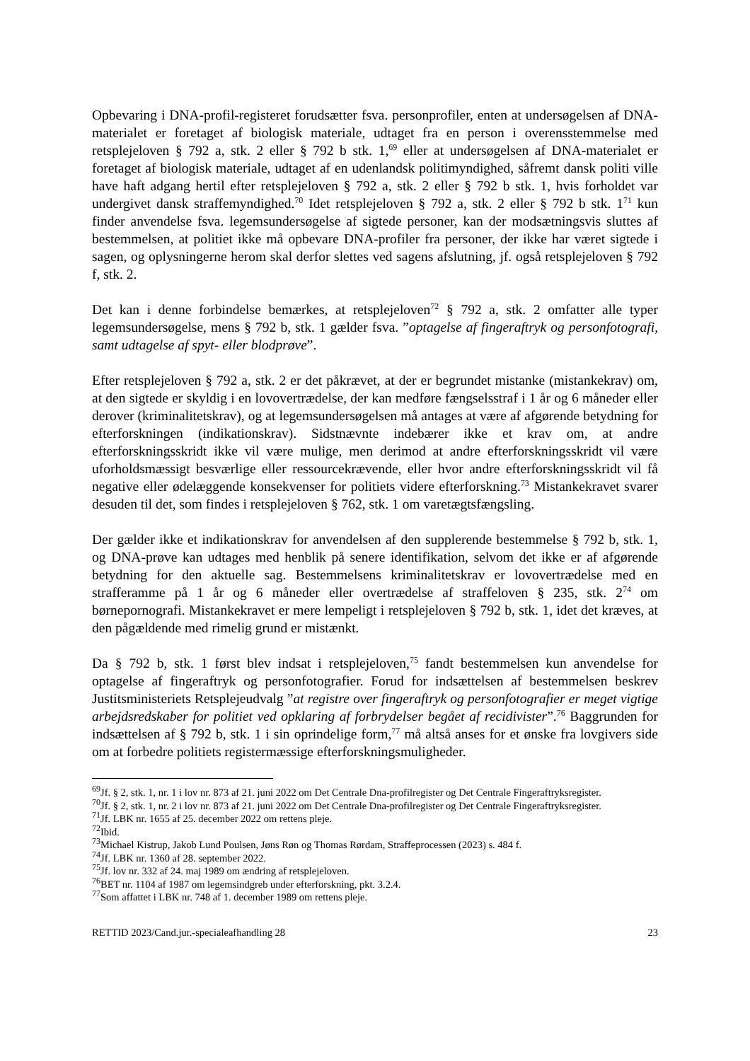Opbevaring i DNA-profil-registeret forudsætter fsva. personprofiler, enten at undersøgelsen af DNA-materialet er foretaget af biologisk materiale, udtaget fra en person i overensstemmelse med retsplejeloven § 792 a, stk. 2 eller § 792 b stk. 1,<sup>69</sup> eller at undersøgelsen af DNA-materialet er foretaget af biologisk materiale, udtaget af en udenlandsk politimyndighed, såfremt dansk politi ville have haft adgang hertil efter retsplejeloven § 792 a, stk. 2 eller § 792 b stk. 1, hvis forholdet var undergivet dansk straffemyndighed.<sup>70</sup> Idet retsplejeloven § 792 a, stk. 2 eller § 792 b stk. 1<sup>71</sup> kun finder anvendelse fsva. legemsundersøgelse af sigtede personer, kan der modsætningsvis sluttes af bestemmelsen, at politiet ikke må opbevare DNA-profiler fra personer, der ikke har været sigtede i sagen, og oplysningerne herom skal derfor slettes ved sagens afslutning, jf. også retsplejeloven § 792 f, stk. 2.
Det kan i denne forbindelse bemærkes, at retsplejeloven<sup>72</sup> § 792 a, stk. 2 omfatter alle typer legemsundersøgelse, mens § 792 b, stk. 1 gælder fsva. ”optagelse af fingeraftryk og personfotografi, samt udtagelse af spyt- eller blodprøve”.
Efter retsplejeloven § 792 a, stk. 2 er det påkrævet, at der er begrundet mistanke (mistankekrav) om, at den sigtede er skyldig i en lovovertrædelse, der kan medføre fængselsstraf i 1 år og 6 måneder eller derover (kriminalitetskrav), og at legemsundersøgelsen må antages at være af afgørende betydning for efterforskningen (indikationskrav). Sidstnævnte indebærer ikke et krav om, at andre efterforskningsskridt ikke vil være mulige, men derimod at andre efterforskningsskridt vil være uforholdsmæssigt besværlige eller ressourcekrævende, eller hvor andre efterforskningsskridt vil få negative eller ødelæggende konsekvenser for politiets videre efterforskning.<sup>73</sup> Mistankekravet svarer desuden til det, som findes i retsplejeloven § 762, stk. 1 om varetægtsfængsling.
Der gælder ikke et indikationskrav for anvendelsen af den supplerende bestemmelse § 792 b, stk. 1, og DNA-prøve kan udtages med henblik på senere identifikation, selvom det ikke er af afgørende betydning for den aktuelle sag. Bestemmelsens kriminalitetskrav er lovovertrædelse med en strafferamme på 1 år og 6 måneder eller overtrædelse af straffeloven § 235, stk. 2<sup>74</sup> om børnepornografi. Mistankekravet er mere lempeligt i retsplejeloven § 792 b, stk. 1, idet det kræves, at den pågældende med rimelig grund er mistænkt.
Da § 792 b, stk. 1 først blev indsat i retsplejeloven,<sup>75</sup> fandt bestemmelsen kun anvendelse for optagelse af fingeraftryk og personfotografier. Forud for indsættelsen af bestemmelsen beskrev Justitsministeriets Retsplejeudvalg ”at registre over fingeraftryk og personfotografier er meget vigtige arbejdsredskaber for politiet ved opklaring af forbrydelser begået af recidivister”.<sup>76</sup> Baggrunden for indsættelsen af § 792 b, stk. 1 i sin oprindelige form,<sup>77</sup> må altså anses for et ønske fra lovgivers side om at forbedre politiets registermæssige efterforskningsmuligheder.
<sup>69</sup> Jf. § 2, stk. 1, nr. 1 i lov nr. 873 af 21. juni 2022 om Det Centrale Dna-profilregister og Det Centrale Fingeraftryksregister.
<sup>70</sup> Jf. § 2, stk. 1, nr. 2 i lov nr. 873 af 21. juni 2022 om Det Centrale Dna-profilregister og Det Centrale Fingeraftryksregister.
<sup>71</sup> Jf. LBK nr. 1655 af 25. december 2022 om rettens pleje.
<sup>72</sup> Ibid.
<sup>73</sup> Michael Kistrup, Jakob Lund Poulsen, Jøns Røn og Thomas Rørdam, Straffeprocessen (2023) s. 484 f.
<sup>74</sup> Jf. LBK nr. 1360 af 28. september 2022.
<sup>75</sup> Jf. lov nr. 332 af 24. maj 1989 om ændring af retsplejeloven.
<sup>76</sup>BET nr. 1104 af 1987 om legemsindgreb under efterforskning, pkt. 3.2.4.
<sup>77</sup> Som affattet i LBK nr. 748 af 1. december 1989 om rettens pleje.
RETTID 2023/Cand.jur.-specialeafhandling 28 23